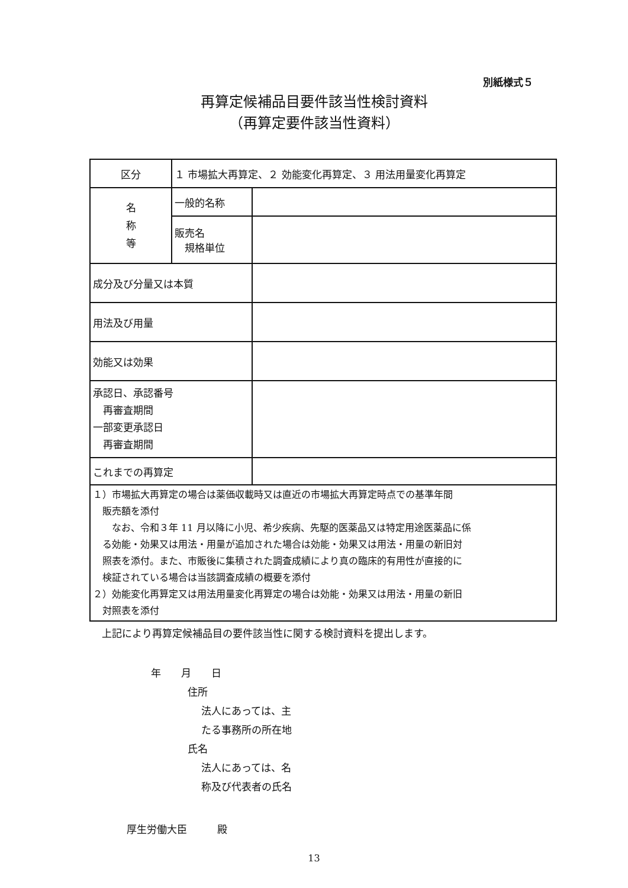別紙様式５
再算定候補品目要件該当性検討資料
（再算定要件該当性資料）
| 区分 | １ 市場拡大再算定、２ 効能変化再算定、３ 用法用量変化再算定 | |
| 名 称 等 | 一般的名称 | |
| | 販売名 規格単位 | |
| 成分及び分量又は本質 | | |
| 用法及び用量 | | |
| 効能又は効果 | | |
| 承認日、承認番号 再審査期間 一部変更承認日 再審査期間 | | |
| これまでの再算定 | | |
| １）市場拡大再算定の場合は薬価収載時又は直近の市場拡大再算定時点での基準年間 販売額を添付 なお、令和３年 11 月以降に小児、希少疾病、先駆的医薬品又は特定用途医薬品に係 る効能・効果又は用法・用量が追加された場合は効能・効果又は用法・用量の新旧対 照表を添付。また、市販後に集積された調査成績により真の臨床的有用性が直接的に 検証されている場合は当該調査成績の概要を添付 ２）効能変化再算定又は用法用量変化再算定の場合は効能・効果又は用法・用量の新旧 対照表を添付 | | |
上記により再算定候補品目の要件該当性に関する検討資料を提出します。
年　　月　　日
住所
法人にあっては、主
たる事務所の所在地
氏名
法人にあっては、名
称及び代表者の氏名
厚生労働大臣　　　殿
13